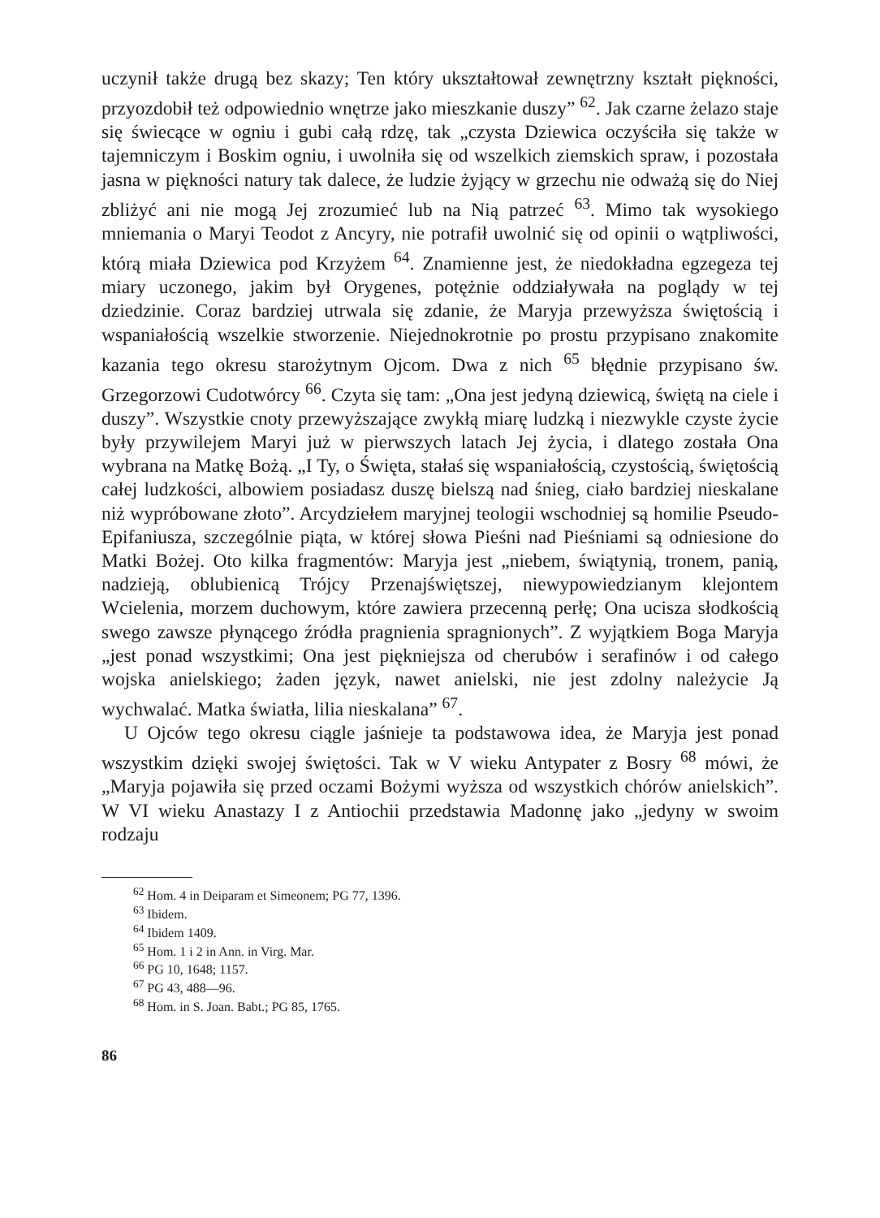uczynił także drugą bez skazy; Ten który ukształtował zewnętrzny kształt piękności, przyozdobił też odpowiednio wnętrze jako mieszkanie duszy” <sup>62</sup>. Jak czarne żelazo staje się świecące w ogniu i gubi całą rdzę, tak „czysta Dziewica oczyściła się także w tajemniczym i Boskim ogniu, i uwolniła się od wszelkich ziemskich spraw, i pozostała jasna w piękności natury tak dalece, że ludzie żyjący w grzechu nie odważą się do Niej zbliżyć ani nie mogą Jej zrozumieć lub na Nią patrzeć <sup>63</sup>. Mimo tak wysokiego mniemania o Maryi Teodot z Ancyry, nie potrafił uwolnić się od opinii o wątpliwości, którą miała Dziewica pod Krzyżem <sup>64</sup>. Znamienne jest, że niedokładna egzegeza tej miary uczonego, jakim był Orygenes, potężnie oddziaływała na poglądy w tej dziedzinie. Coraz bardziej utrwala się zdanie, że Maryja przewyższa świętością i wspaniałością wszelkie stworzenie. Niejednokrotnie po prostu przypisano znakomite kazania tego okresu starożytnym Ojcom. Dwa z nich <sup>65</sup> błędnie przypisano św. Grzegorzowi Cudotwórcy <sup>66</sup>. Czyta się tam: „Ona jest jedyną dziewicą, świętą na ciele i duszy”. Wszystkie cnoty przewyższające zwykłą miarę ludzką i niezwykle czyste życie były przywilejem Maryi już w pierwszych latach Jej życia, i dlatego została Ona wybrana na Matkę Bożą. „I Ty, o Święta, stałaś się wspaniałością, czystością, świętością całej ludzkości, albowiem posiadasz duszę bielszą nad śnieg, ciało bardziej nieskalane niż wypróbowane złoto”. Arcydziełem maryjnej teologii wschodniej są homilie Pseudo-Epifaniusza, szczególnie piąta, w której słowa Pieśni nad Pieśniami są odniesione do Matki Bożej. Oto kilka fragmentów: Maryja jest „niebem, świątynią, tronem, panią, nadzieją, oblubienicą Trójcy Przenajświętszej, niewypowiedzianym klejontem Wcielenia, morzem duchowym, które zawiera przecenną perłę; Ona ucisza słodkością swego zawsze płynącego źródła pragnienia spragnionych”. Z wyjątkiem Boga Maryja „jest ponad wszystkimi; Ona jest piękniejsza od cherubów i serafinów i od całego wojska anielskiego; żaden język, nawet anielski, nie jest zdolny należycie Ją wychwalać. Matka światła, lilia nieskalana” <sup>67</sup>.
U Ojców tego okresu ciągle jaśnieje ta podstawowa idea, że Maryja jest ponad wszystkim dzięki swojej świętości. Tak w V wieku Antypater z Bosry <sup>68</sup> mówi, że „Maryja pojawiła się przed oczami Bożymi wyższa od wszystkich chórów anielskich”. W VI wieku Anastazy I z Antiochii przedstawia Madonnę jako „jedyny w swoim rodzaju
<sup>62</sup> Hom. 4 in Deiparam et Simeonem; PG 77, 1396.
<sup>63</sup> Ibidem.
<sup>64</sup> Ibidem 1409.
<sup>65</sup> Hom. 1 i 2 in Ann. in Virg. Mar.
<sup>66</sup> PG 10, 1648; 1157.
<sup>67</sup> PG 43, 488—96.
<sup>68</sup> Hom. in S. Joan. Babt.; PG 85, 1765.
86